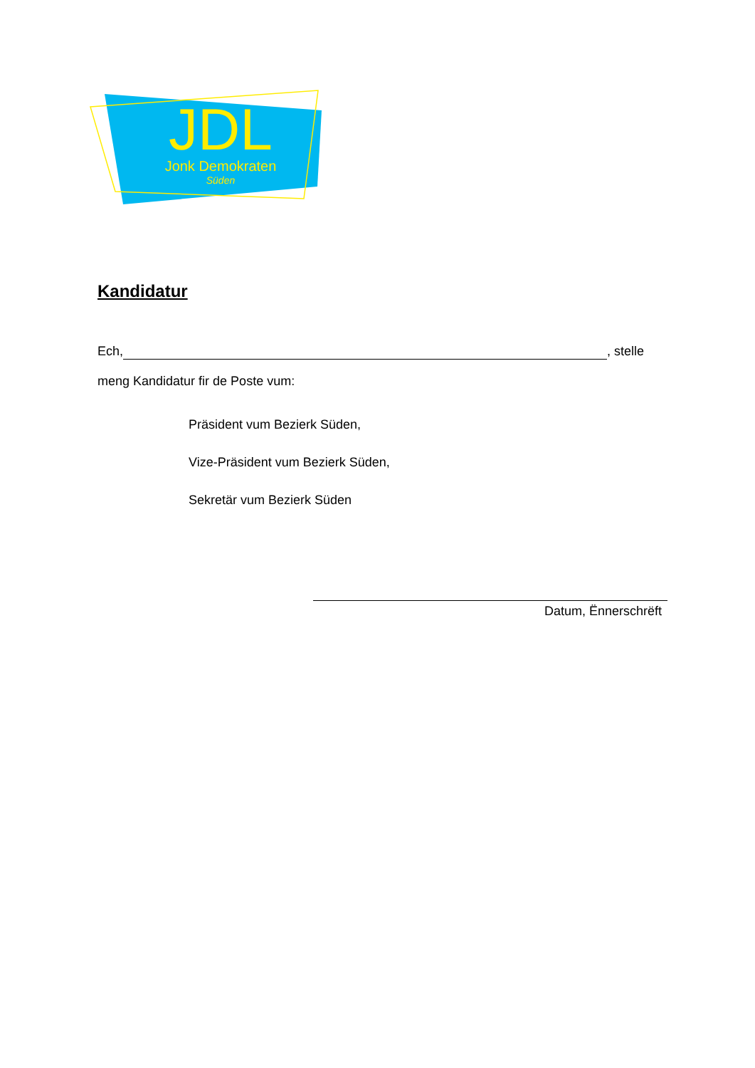JDL
Jonk Demokraten
Süden
Kandidatur
Ech, , stelle
meng Kandidatur fir de Poste vum:
Präsident vum Bezierk Süden,
Vize-Präsident vum Bezierk Süden,
Sekretär vum Bezierk Süden
Datum, Ënnerschrëft